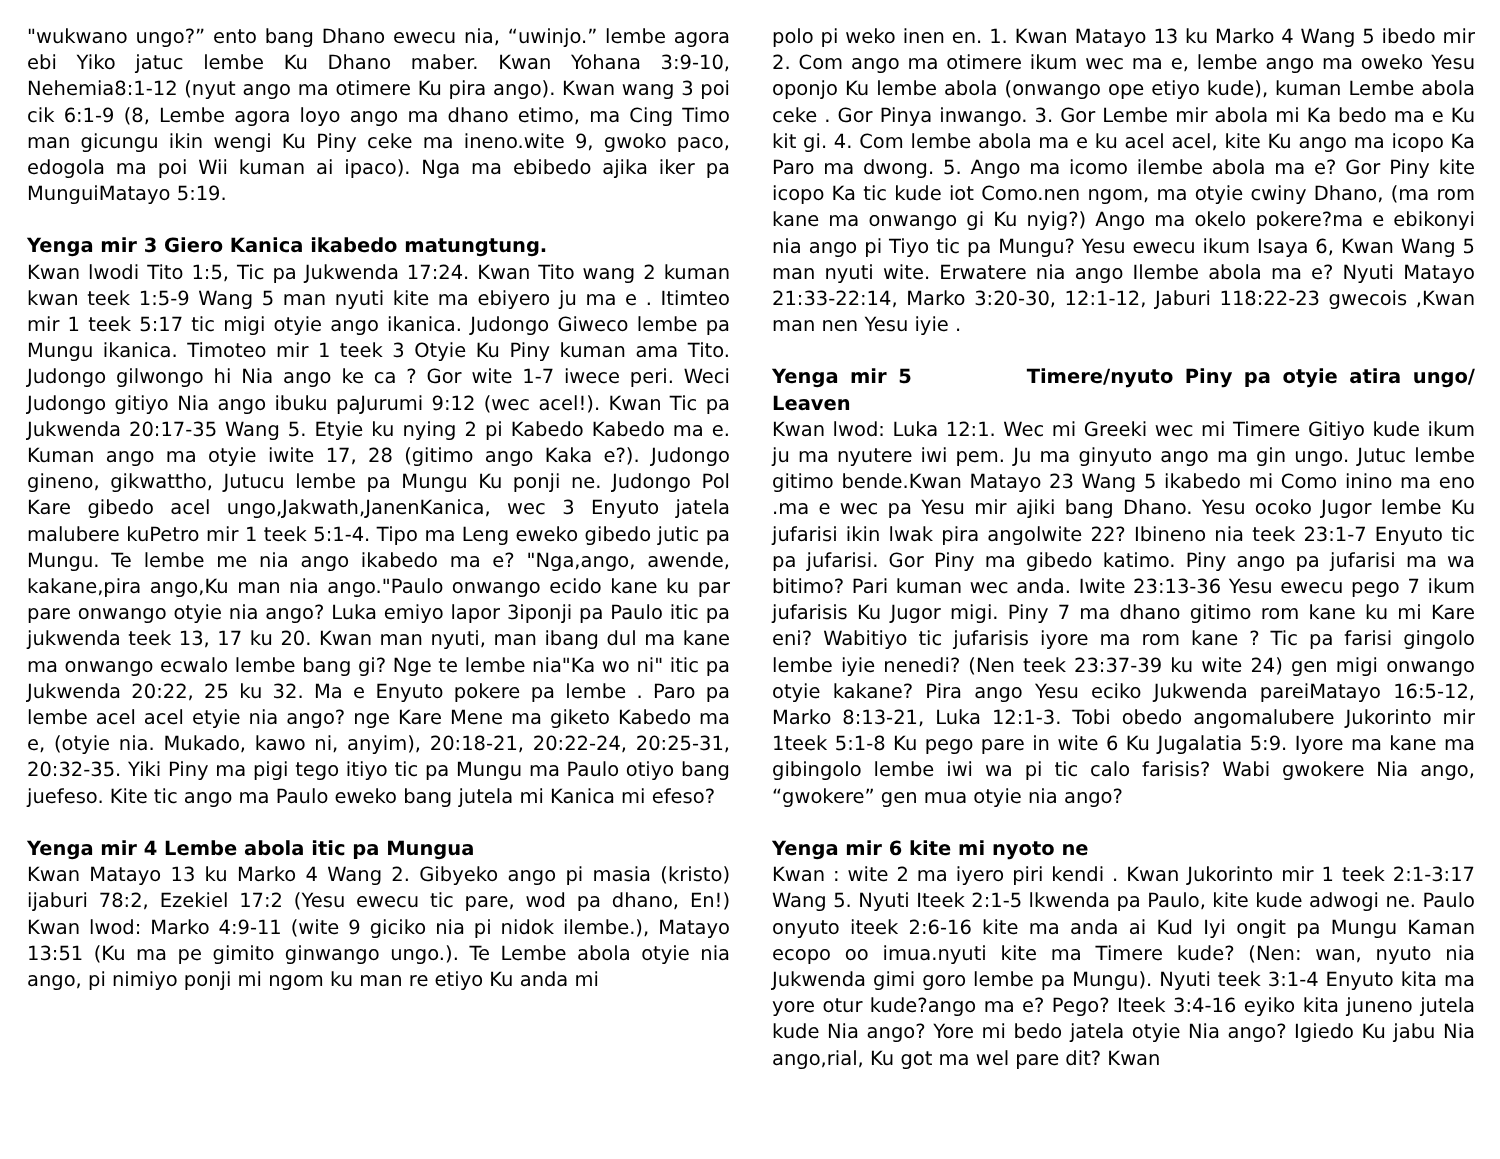"wukwano ungo?” ento bang Dhano ewecu nia, “uwinjo.” lembe agora ebi Yiko jatuc lembe Ku Dhano maber. Kwan Yohana 3:9-10, Nehemia8:1-12 (nyut ango ma otimere Ku pira ango). Kwan wang 3 poi cik 6:1-9 (8, Lembe agora loyo ango ma dhano etimo, ma Cing Timo man gicungu ikin wengi Ku Piny ceke ma ineno.wite 9, gwoko paco, edogola ma poi Wii kuman ai ipaco). Nga ma ebibedo ajika iker pa MunguiMatayo 5:19.
Yenga mir 3 Giero Kanica ikabedo matungtung.
Kwan lwodi Tito 1:5, Tic pa Jukwenda 17:24. Kwan Tito wang 2 kuman kwan teek 1:5-9 Wang 5 man nyuti kite ma ebiyero ju ma e . Itimteo mir 1 teek 5:17 tic migi otyie ango ikanica. Judongo Giweco lembe pa Mungu ikanica. Timoteo mir 1 teek 3 Otyie Ku Piny kuman ama Tito. Judongo gilwongo hi Nia ango ke ca ? Gor wite 1-7 iwece peri. Weci Judongo gitiyo Nia ango ibuku paJurumi 9:12 (wec acel!). Kwan Tic pa Jukwenda 20:17-35 Wang 5. Etyie ku nying 2 pi Kabedo Kabedo ma e. Kuman ango ma otyie iwite 17, 28 (gitimo ango Kaka e?). Judongo gineno, gikwattho, Jutucu lembe pa Mungu Ku ponji ne. Judongo Pol Kare gibedo acel ungo,Jakwath,JanenKanica, wec 3 Enyuto jatela malubere kuPetro mir 1 teek 5:1-4. Tipo ma Leng eweko gibedo jutic pa Mungu. Te lembe me nia ango ikabedo ma e? "Nga,ango, awende, kakane,pira ango,Ku man nia ango."Paulo onwango ecido kane ku par pare onwango otyie nia ango? Luka emiyo lapor 3iponji pa Paulo itic pa jukwenda teek 13, 17 ku 20. Kwan man nyuti, man ibang dul ma kane ma onwango ecwalo lembe bang gi? Nge te lembe nia"Ka wo ni" itic pa Jukwenda 20:22, 25 ku 32. Ma e Enyuto pokere pa lembe . Paro pa lembe acel acel etyie nia ango? nge Kare Mene ma giketo Kabedo ma e, (otyie nia. Mukado, kawo ni, anyim), 20:18-21, 20:22-24, 20:25-31, 20:32-35. Yiki Piny ma pigi tego itiyo tic pa Mungu ma Paulo otiyo bang juefeso. Kite tic ango ma Paulo eweko bang jutela mi Kanica mi efeso?
Yenga mir 4 Lembe abola itic pa Mungua
Kwan Matayo 13 ku Marko 4 Wang 2. Gibyeko ango pi masia (kristo) ijaburi 78:2, Ezekiel 17:2 (Yesu ewecu tic pare, wod pa dhano, En!) Kwan lwod: Marko 4:9-11 (wite 9 giciko nia pi nidok ilembe.), Matayo 13:51 (Ku ma pe gimito ginwango ungo.). Te Lembe abola otyie nia ango, pi nimiyo ponji mi ngom ku man re etiyo Ku anda mi
polo pi weko inen en. 1. Kwan Matayo 13 ku Marko 4 Wang 5 ibedo mir 2. Com ango ma otimere ikum wec ma e, lembe ango ma oweko Yesu oponjo Ku lembe abola (onwango ope etiyo kude), kuman Lembe abola ceke . Gor Pinya inwango. 3. Gor Lembe mir abola mi Ka bedo ma e Ku kit gi. 4. Com lembe abola ma e ku acel acel, kite Ku ango ma icopo Ka Paro ma dwong. 5. Ango ma icomo ilembe abola ma e? Gor Piny kite icopo Ka tic kude iot Como.nen ngom, ma otyie cwiny Dhano, (ma rom kane ma onwango gi Ku nyig?) Ango ma okelo pokere?ma e ebikonyi nia ango pi Tiyo tic pa Mungu? Yesu ewecu ikum Isaya 6, Kwan Wang 5 man nyuti wite. Erwatere nia ango Ilembe abola ma e? Nyuti Matayo 21:33-22:14, Marko 3:20-30, 12:1-12, Jaburi 118:22-23 gwecois ,Kwan man nen Yesu iyie .
Yenga mir 5 Timere/nyuto Piny pa otyie atira ungo/ Leaven
Kwan lwod: Luka 12:1. Wec mi Greeki wec mi Timere Gitiyo kude ikum ju ma nyutere iwi pem. Ju ma ginyuto ango ma gin ungo. Jutuc lembe gitimo bende.Kwan Matayo 23 Wang 5 ikabedo mi Como inino ma eno .ma e wec pa Yesu mir ajiki bang Dhano. Yesu ocoko Jugor lembe Ku jufarisi ikin lwak pira angolwite 22? Ibineno nia teek 23:1-7 Enyuto tic pa jufarisi. Gor Piny ma gibedo katimo. Piny ango pa jufarisi ma wa bitimo? Pari kuman wec anda. Iwite 23:13-36 Yesu ewecu pego 7 ikum jufarisis Ku Jugor migi. Piny 7 ma dhano gitimo rom kane ku mi Kare eni? Wabitiyo tic jufarisis iyore ma rom kane ? Tic pa farisi gingolo lembe iyie nenedi? (Nen teek 23:37-39 ku wite 24) gen migi onwango otyie kakane? Pira ango Yesu eciko Jukwenda pareiMatayo 16:5-12, Marko 8:13-21, Luka 12:1-3. Tobi obedo angomalubere Jukorinto mir 1teek 5:1-8 Ku pego pare in wite 6 Ku Jugalatia 5:9. Iyore ma kane ma gibingolo lembe iwi wa pi tic calo farisis? Wabi gwokere Nia ango, “gwokere” gen mua otyie nia ango?
Yenga mir 6 kite mi nyoto ne
Kwan : wite 2 ma iyero piri kendi . Kwan Jukorinto mir 1 teek 2:1-3:17 Wang 5. Nyuti Iteek 2:1-5 lkwenda pa Paulo, kite kude adwogi ne. Paulo onyuto iteek 2:6-16 kite ma anda ai Kud Iyi ongit pa Mungu Kaman ecopo oo imua.nyuti kite ma Timere kude? (Nen: wan, nyuto nia Jukwenda gimi goro lembe pa Mungu). Nyuti teek 3:1-4 Enyuto kita ma yore otur kude?ango ma e? Pego? Iteek 3:4-16 eyiko kita juneno jutela kude Nia ango? Yore mi bedo jatela otyie Nia ango? Igiedo Ku jabu Nia ango,rial, Ku got ma wel pare dit? Kwan